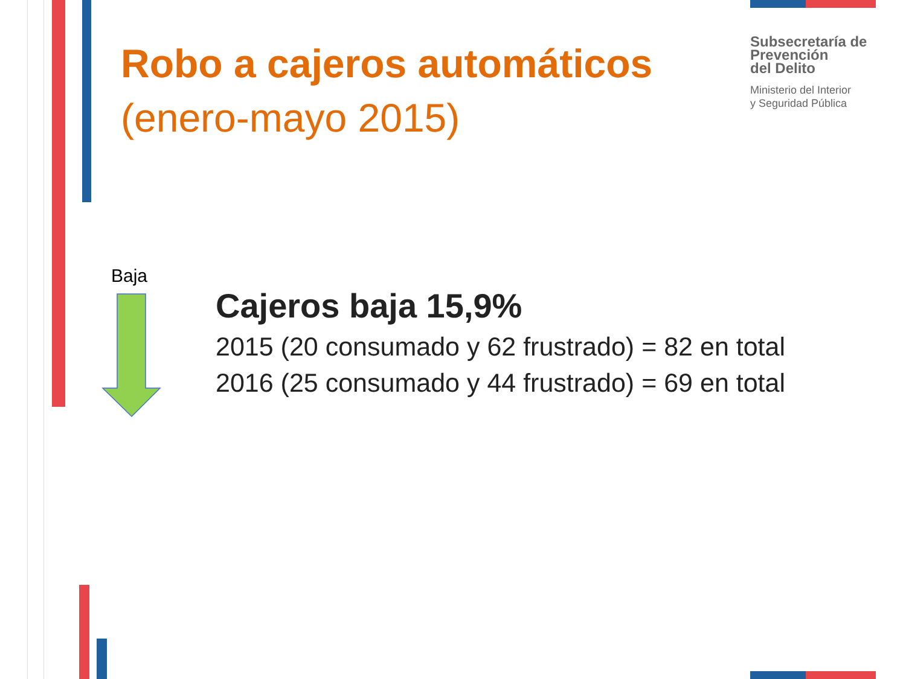Robo a cajeros automáticos
(enero-mayo 2015)
Subsecretaría de
Prevención
del Delito
Ministerio del Interior
y Seguridad Pública
Baja
Cajeros baja 15,9%
2015 (20 consumado y 62 frustrado) = 82 en total
2016 (25 consumado y 44 frustrado) = 69 en total